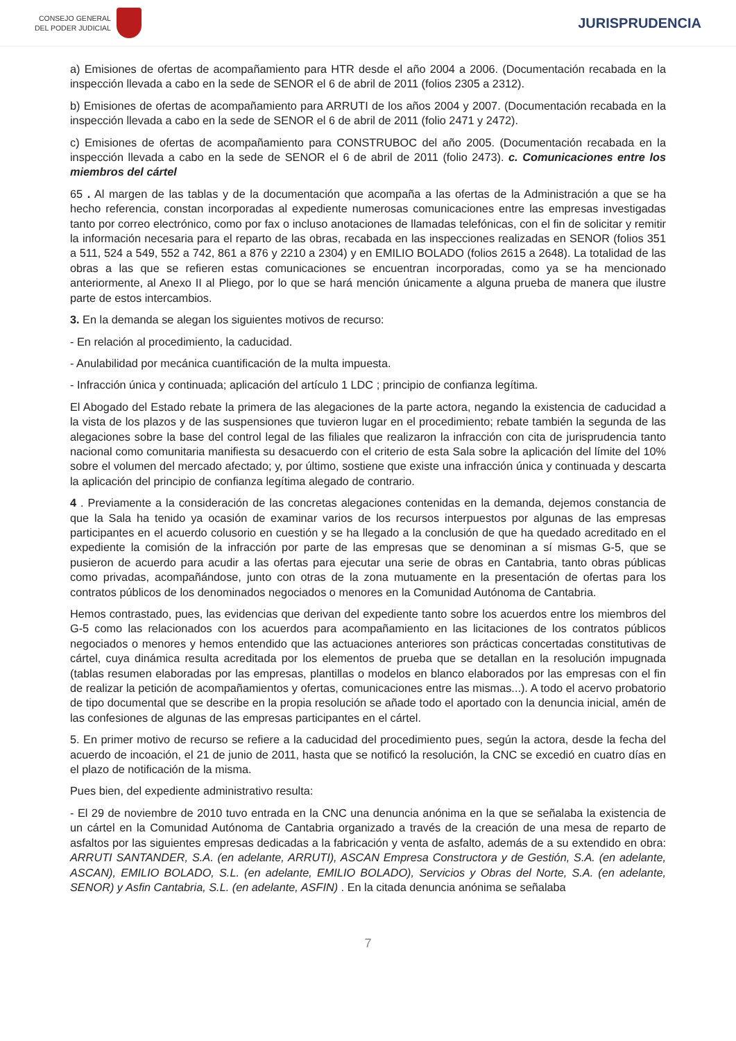CONSEJO GENERAL
DEL PODER JUDICIAL
JURISPRUDENCIA
a) Emisiones de ofertas de acompañamiento para HTR desde el año 2004 a 2006. (Documentación recabada en la inspección llevada a cabo en la sede de SENOR el 6 de abril de 2011 (folios 2305 a 2312).
b) Emisiones de ofertas de acompañamiento para ARRUTI de los años 2004 y 2007. (Documentación recabada en la inspección llevada a cabo en la sede de SENOR el 6 de abril de 2011 (folio 2471 y 2472).
c) Emisiones de ofertas de acompañamiento para CONSTRUBOC del año 2005. (Documentación recabada en la inspección llevada a cabo en la sede de SENOR el 6 de abril de 2011 (folio 2473). c. Comunicaciones entre los miembros del cártel
65 . Al margen de las tablas y de la documentación que acompaña a las ofertas de la Administración a que se ha hecho referencia, constan incorporadas al expediente numerosas comunicaciones entre las empresas investigadas tanto por correo electrónico, como por fax o incluso anotaciones de llamadas telefónicas, con el fin de solicitar y remitir la información necesaria para el reparto de las obras, recabada en las inspecciones realizadas en SENOR (folios 351 a 511, 524 a 549, 552 a 742, 861 a 876 y 2210 a 2304) y en EMILIO BOLADO (folios 2615 a 2648). La totalidad de las obras a las que se refieren estas comunicaciones se encuentran incorporadas, como ya se ha mencionado anteriormente, al Anexo II al Pliego, por lo que se hará mención únicamente a alguna prueba de manera que ilustre parte de estos intercambios.
3. En la demanda se alegan los siguientes motivos de recurso:
- En relación al procedimiento, la caducidad.
- Anulabilidad por mecánica cuantificación de la multa impuesta.
- Infracción única y continuada; aplicación del artículo 1 LDC ; principio de confianza legítima.
El Abogado del Estado rebate la primera de las alegaciones de la parte actora, negando la existencia de caducidad a la vista de los plazos y de las suspensiones que tuvieron lugar en el procedimiento; rebate también la segunda de las alegaciones sobre la base del control legal de las filiales que realizaron la infracción con cita de jurisprudencia tanto nacional como comunitaria manifiesta su desacuerdo con el criterio de esta Sala sobre la aplicación del límite del 10% sobre el volumen del mercado afectado; y, por último, sostiene que existe una infracción única y continuada y descarta la aplicación del principio de confianza legítima alegado de contrario.
4 . Previamente a la consideración de las concretas alegaciones contenidas en la demanda, dejemos constancia de que la Sala ha tenido ya ocasión de examinar varios de los recursos interpuestos por algunas de las empresas participantes en el acuerdo colusorio en cuestión y se ha llegado a la conclusión de que ha quedado acreditado en el expediente la comisión de la infracción por parte de las empresas que se denominan a sí mismas G-5, que se pusieron de acuerdo para acudir a las ofertas para ejecutar una serie de obras en Cantabria, tanto obras públicas como privadas, acompañándose, junto con otras de la zona mutuamente en la presentación de ofertas para los contratos públicos de los denominados negociados o menores en la Comunidad Autónoma de Cantabria.
Hemos contrastado, pues, las evidencias que derivan del expediente tanto sobre los acuerdos entre los miembros del G-5 como las relacionados con los acuerdos para acompañamiento en las licitaciones de los contratos públicos negociados o menores y hemos entendido que las actuaciones anteriores son prácticas concertadas constitutivas de cártel, cuya dinámica resulta acreditada por los elementos de prueba que se detallan en la resolución impugnada (tablas resumen elaboradas por las empresas, plantillas o modelos en blanco elaborados por las empresas con el fin de realizar la petición de acompañamientos y ofertas, comunicaciones entre las mismas...). A todo el acervo probatorio de tipo documental que se describe en la propia resolución se añade todo el aportado con la denuncia inicial, amén de las confesiones de algunas de las empresas participantes en el cártel.
5. En primer motivo de recurso se refiere a la caducidad del procedimiento pues, según la actora, desde la fecha del acuerdo de incoación, el 21 de junio de 2011, hasta que se notificó la resolución, la CNC se excedió en cuatro días en el plazo de notificación de la misma.
Pues bien, del expediente administrativo resulta:
- El 29 de noviembre de 2010 tuvo entrada en la CNC una denuncia anónima en la que se señalaba la existencia de un cártel en la Comunidad Autónoma de Cantabria organizado a través de la creación de una mesa de reparto de asfaltos por las siguientes empresas dedicadas a la fabricación y venta de asfalto, además de a su extendido en obra: ARRUTI SANTANDER, S.A. (en adelante, ARRUTI), ASCAN Empresa Constructora y de Gestión, S.A. (en adelante, ASCAN), EMILIO BOLADO, S.L. (en adelante, EMILIO BOLADO), Servicios y Obras del Norte, S.A. (en adelante, SENOR) y Asfin Cantabria, S.L. (en adelante, ASFIN) . En la citada denuncia anónima se señalaba
7